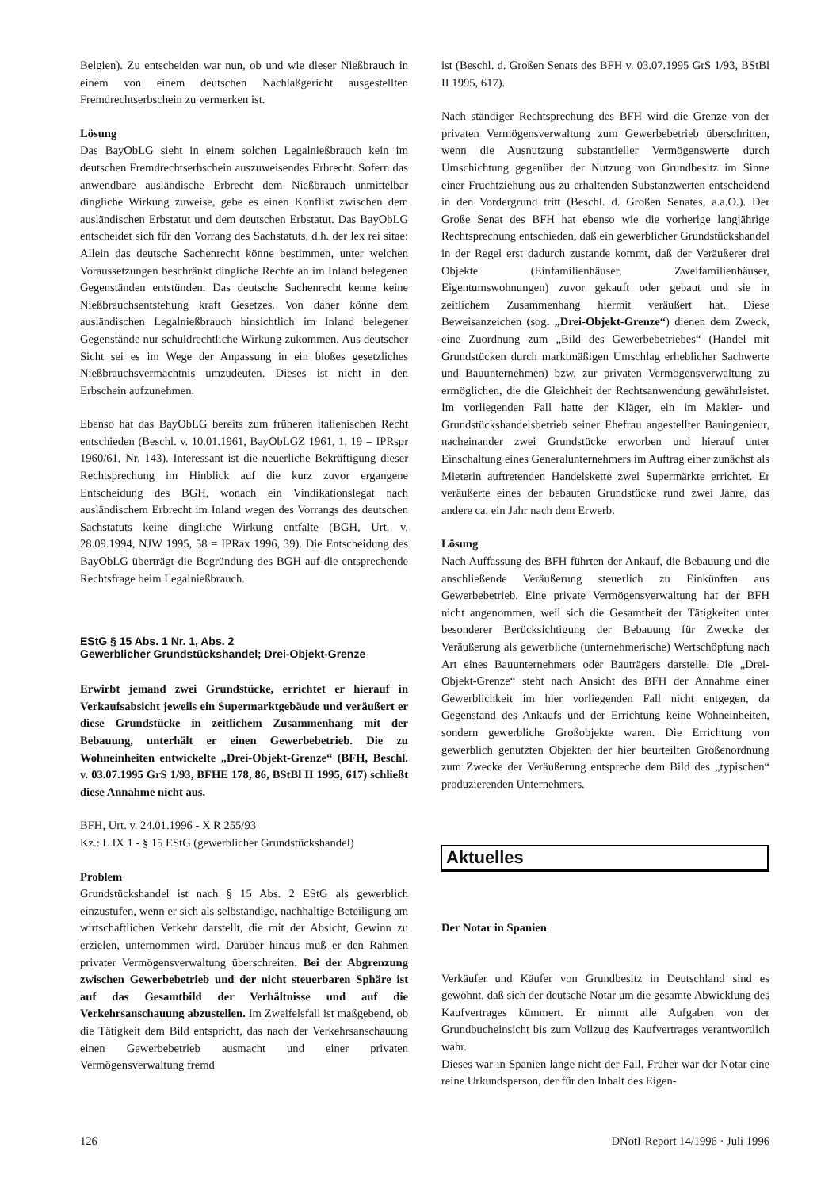Belgien). Zu entscheiden war nun, ob und wie dieser Nießbrauch in einem von einem deutschen Nachlaßgericht ausgestellten Fremdrechtserbschein zu vermerken ist.
Lösung
Das BayObLG sieht in einem solchen Legalnießbrauch kein im deutschen Fremdrechtserbschein auszuweisendes Erbrecht. Sofern das anwendbare ausländische Erbrecht dem Nießbrauch unmittelbar dingliche Wirkung zuweise, gebe es einen Konflikt zwischen dem ausländischen Erbstatut und dem deutschen Erbstatut. Das BayObLG entscheidet sich für den Vorrang des Sachstatuts, d.h. der lex rei sitae: Allein das deutsche Sachenrecht könne bestimmen, unter welchen Voraussetzungen beschränkt dingliche Rechte an im Inland belegenen Gegenständen entstünden. Das deutsche Sachenrecht kenne keine Nießbrauchsentstehung kraft Gesetzes. Von daher könne dem ausländischen Legalnießbrauch hinsichtlich im Inland belegener Gegenstände nur schuldrechtliche Wirkung zukommen. Aus deutscher Sicht sei es im Wege der Anpassung in ein bloßes gesetzliches Nießbrauchsvermächtnis umzudeuten. Dieses ist nicht in den Erbschein aufzunehmen.
Ebenso hat das BayObLG bereits zum früheren italienischen Recht entschieden (Beschl. v. 10.01.1961, BayObLGZ 1961, 1, 19 = IPRspr 1960/61, Nr. 143). Interessant ist die neuerliche Bekräftigung dieser Rechtsprechung im Hinblick auf die kurz zuvor ergangene Entscheidung des BGH, wonach ein Vindikationslegat nach ausländischem Erbrecht im Inland wegen des Vorrangs des deutschen Sachstatuts keine dingliche Wirkung entfalte (BGH, Urt. v. 28.09.1994, NJW 1995, 58 = IPRax 1996, 39). Die Entscheidung des BayObLG überträgt die Begründung des BGH auf die entsprechende Rechtsfrage beim Legalnießbrauch.
EStG § 15 Abs. 1 Nr. 1, Abs. 2
Gewerblicher Grundstückshandel; Drei-Objekt-Grenze
Erwirbt jemand zwei Grundstücke, errichtet er hierauf in Verkaufsabsicht jeweils ein Supermarktgebäude und veräußert er diese Grundstücke in zeitlichem Zusammenhang mit der Bebauung, unterhält er einen Gewerbebetrieb. Die zu Wohneinheiten entwickelte „Drei-Objekt-Grenze“ (BFH, Beschl. v. 03.07.1995 GrS 1/93, BFHE 178, 86, BStBl II 1995, 617) schließt diese Annahme nicht aus.
BFH, Urt. v. 24.01.1996 - X R 255/93
Kz.: L IX 1 - § 15 EStG (gewerblicher Grundstückshandel)
Problem
Grundstückshandel ist nach § 15 Abs. 2 EStG als gewerblich einzustufen, wenn er sich als selbständige, nachhaltige Beteiligung am wirtschaftlichen Verkehr darstellt, die mit der Absicht, Gewinn zu erzielen, unternommen wird. Darüber hinaus muß er den Rahmen privater Vermögensverwaltung überschreiten. Bei der Abgrenzung zwischen Gewerbebetrieb und der nicht steuerbaren Sphäre ist auf das Gesamtbild der Verhältnisse und auf die Verkehrsanschauung abzustellen. Im Zweifelsfall ist maßgebend, ob die Tätigkeit dem Bild entspricht, das nach der Verkehrsanschauung einen Gewerbebetrieb ausmacht und einer privaten Vermögensverwaltung fremd
ist (Beschl. d. Großen Senats des BFH v. 03.07.1995 GrS 1/93, BStBl II 1995, 617).
Nach ständiger Rechtsprechung des BFH wird die Grenze von der privaten Vermögensverwaltung zum Gewerbebetrieb überschritten, wenn die Ausnutzung substantieller Vermögenswerte durch Umschichtung gegenüber der Nutzung von Grundbesitz im Sinne einer Fruchtziehung aus zu erhaltenden Substanzwerten entscheidend in den Vordergrund tritt (Beschl. d. Großen Senates, a.a.O.). Der Große Senat des BFH hat ebenso wie die vorherige langjährige Rechtsprechung entschieden, daß ein gewerblicher Grundstückshandel in der Regel erst dadurch zustande kommt, daß der Veräußerer drei Objekte (Einfamilienhäuser, Zweifamilienhäuser, Eigentumswohnungen) zuvor gekauft oder gebaut und sie in zeitlichem Zusammenhang hiermit veräußert hat. Diese Beweisanzeichen (sog. „Drei-Objekt-Grenze“) dienen dem Zweck, eine Zuordnung zum „Bild des Gewerbebetriebes“ (Handel mit Grundstücken durch marktmäßigen Umschlag erheblicher Sachwerte und Bauunternehmen) bzw. zur privaten Vermögensverwaltung zu ermöglichen, die die Gleichheit der Rechtsanwendung gewährleistet. Im vorliegenden Fall hatte der Kläger, ein im Makler- und Grundstückshandelsbetrieb seiner Ehefrau angestellter Bauingenieur, nacheinander zwei Grundstücke erworben und hierauf unter Einschaltung eines Generalunternehmers im Auftrag einer zunächst als Mieterin auftretenden Handelskette zwei Supermärkte errichtet. Er veräußerte eines der bebauten Grundstücke rund zwei Jahre, das andere ca. ein Jahr nach dem Erwerb.
Lösung
Nach Auffassung des BFH führten der Ankauf, die Bebauung und die anschließende Veräußerung steuerlich zu Einkünften aus Gewerbebetrieb. Eine private Vermögensverwaltung hat der BFH nicht angenommen, weil sich die Gesamtheit der Tätigkeiten unter besonderer Berücksichtigung der Bebauung für Zwecke der Veräußerung als gewerbliche (unternehmerische) Wertschöpfung nach Art eines Bauunternehmers oder Bauträgers darstelle. Die „Drei-Objekt-Grenze“ steht nach Ansicht des BFH der Annahme einer Gewerblichkeit im hier vorliegenden Fall nicht entgegen, da Gegenstand des Ankaufs und der Errichtung keine Wohneinheiten, sondern gewerbliche Großobjekte waren. Die Errichtung von gewerblich genutzten Objekten der hier beurteilten Größenordnung zum Zwecke der Veräußerung entspreche dem Bild des „typischen“ produzierenden Unternehmers.
Aktuelles
Der Notar in Spanien
Verkäufer und Käufer von Grundbesitz in Deutschland sind es gewohnt, daß sich der deutsche Notar um die gesamte Abwicklung des Kaufvertrages kümmert. Er nimmt alle Aufgaben von der Grundbucheinsicht bis zum Vollzug des Kaufvertrages verantwortlich wahr.
Dieses war in Spanien lange nicht der Fall. Früher war der Notar eine reine Urkundsperson, der für den Inhalt des Eigen-
126 DNotI-Report 14/1996 · Juli 1996